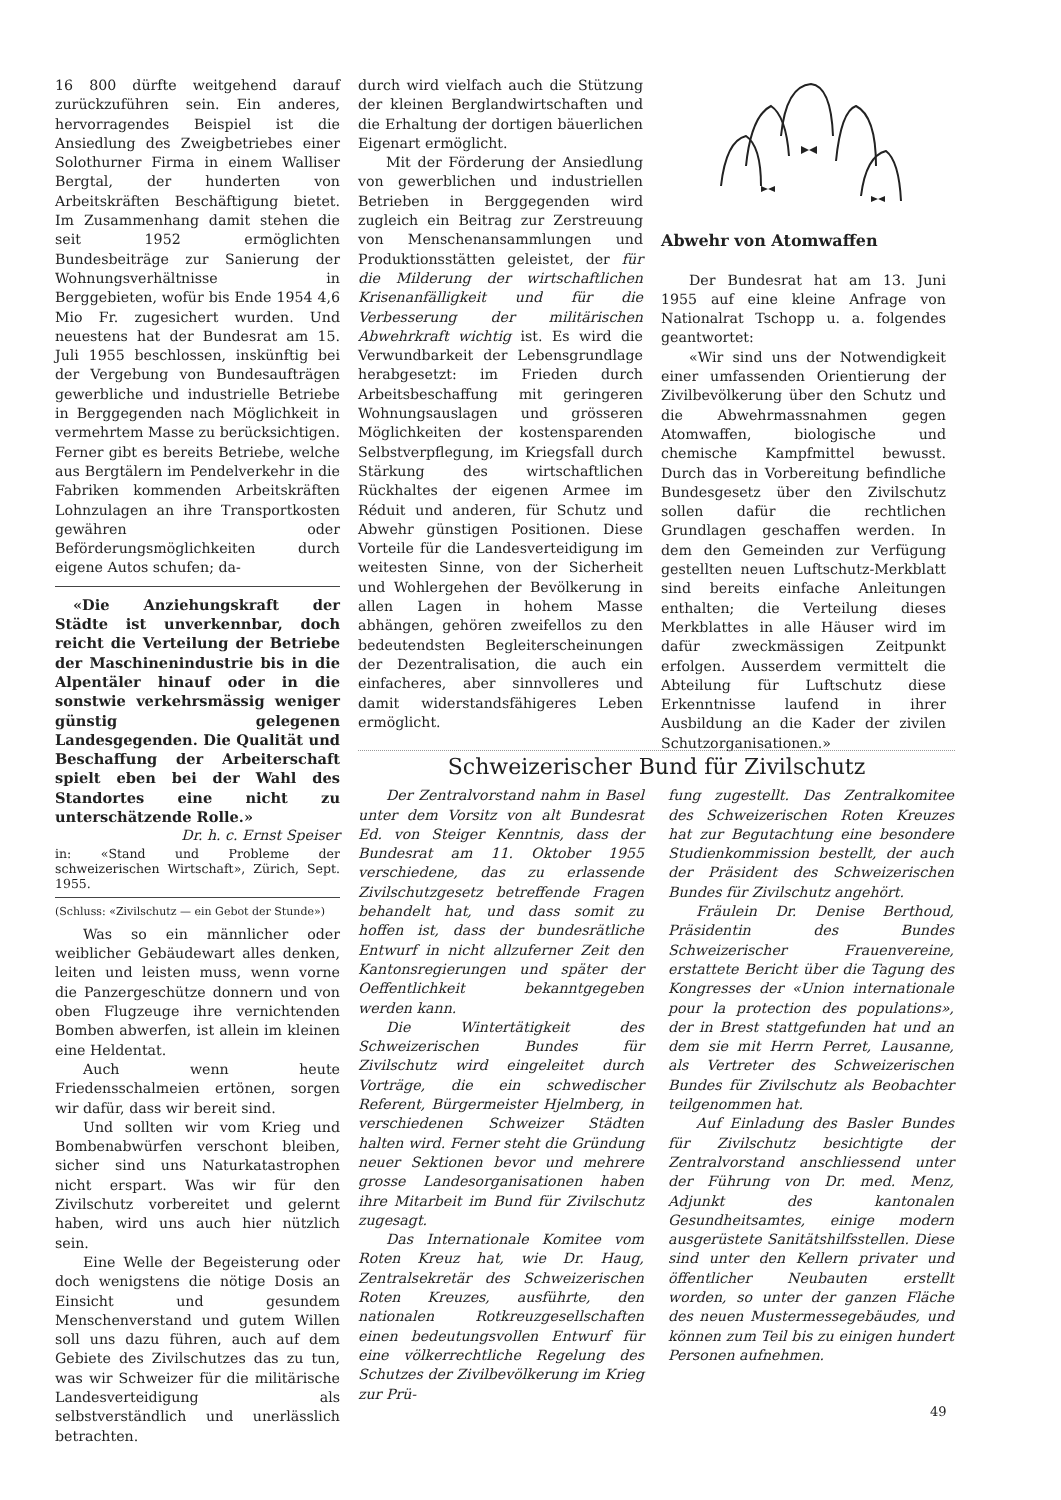16 800 dürfte weitgehend darauf zurückzuführen sein. Ein anderes, hervorragendes Beispiel ist die Ansiedlung des Zweigbetriebes einer Solothurner Firma in einem Walliser Bergtal, der hunderten von Arbeitskräften Beschäftigung bietet. Im Zusammenhang damit stehen die seit 1952 ermöglichten Bundesbeiträge zur Sanierung der Wohnungsverhältnisse in Berggebieten, wofür bis Ende 1954 4,6 Mio Fr. zugesichert wurden. Und neuestens hat der Bundesrat am 15. Juli 1955 beschlossen, inskünftig bei der Vergebung von Bundesaufträgen gewerbliche und industrielle Betriebe in Berggegenden nach Möglichkeit in vermehrtem Masse zu berücksichtigen. Ferner gibt es bereits Betriebe, welche aus Bergtälern im Pendelverkehr in die Fabriken kommenden Arbeitskräften Lohnzulagen an ihre Transportkosten gewähren oder Beförderungsmöglichkeiten durch eigene Autos schufen; da-
«Die Anziehungskraft der Städte ist unverkennbar, doch reicht die Verteilung der Betriebe der Maschinenindustrie bis in die Alpentäler hinauf oder in die sonstwie verkehrsmässig weniger günstig gelegenen Landesgegenden. Die Qualität und Beschaffung der Arbeiterschaft spielt eben bei der Wahl des Standortes eine nicht zu unterschätzende Rolle.»
Dr. h. c. Ernst Speiser
in: «Stand und Probleme der schweizerischen Wirtschaft», Zürich, Sept. 1955.
(Schluss: «Zivilschutz — ein Gebot der Stunde»)
Was so ein männlicher oder weiblicher Gebäudewart alles denken, leiten und leisten muss, wenn vorne die Panzergeschütze donnern und von oben Flugzeuge ihre vernichtenden Bomben abwerfen, ist allein im kleinen eine Heldentat.
Auch wenn heute Friedensschalmeien ertönen, sorgen wir dafür, dass wir bereit sind.
Und sollten wir vom Krieg und Bombenabwürfen verschont bleiben, sicher sind uns Naturkatastrophen nicht erspart. Was wir für den Zivilschutz vorbereitet und gelernt haben, wird uns auch hier nützlich sein.
Eine Welle der Begeisterung oder doch wenigstens die nötige Dosis an Einsicht und gesundem Menschenverstand und gutem Willen soll uns dazu führen, auch auf dem Gebiete des Zivilschutzes das zu tun, was wir Schweizer für die militärische Landesverteidigung als selbstverständlich und unerlässlich betrachten.
durch wird vielfach auch die Stützung der kleinen Berglandwirtschaften und die Erhaltung der dortigen bäuerlichen Eigenart ermöglicht.
Mit der Förderung der Ansiedlung von gewerblichen und industriellen Betrieben in Berggegenden wird zugleich ein Beitrag zur Zerstreuung von Menschenansammlungen und Produktionsstätten geleistet, der für die Milderung der wirtschaftlichen Krisenanfälligkeit und für die Verbesserung der militärischen Abwehrkraft wichtig ist. Es wird die Verwundbarkeit der Lebensgrundlage herabgesetzt: im Frieden durch Arbeitsbeschaffung mit geringeren Wohnungsauslagen und grösseren Möglichkeiten der kostensparenden Selbstverpflegung, im Kriegsfall durch Stärkung des wirtschaftlichen Rückhaltes der eigenen Armee im Réduit und anderen, für Schutz und Abwehr günstigen Positionen. Diese Vorteile für die Landesverteidigung im weitesten Sinne, von der Sicherheit und Wohlergehen der Bevölkerung in allen Lagen in hohem Masse abhängen, gehören zweifellos zu den bedeutendsten Begleiterscheinungen der Dezentralisation, die auch ein einfacheres, aber sinnvolleres und damit widerstandsfähigeres Leben ermöglicht.
Abwehr von Atomwaffen
Der Bundesrat hat am 13. Juni 1955 auf eine kleine Anfrage von Nationalrat Tschopp u. a. folgendes geantwortet:
«Wir sind uns der Notwendigkeit einer umfassenden Orientierung der Zivilbevölkerung über den Schutz und die Abwehrmassnahmen gegen Atomwaffen, biologische und chemische Kampfmittel bewusst. Durch das in Vorbereitung befindliche Bundesgesetz über den Zivilschutz sollen dafür die rechtlichen Grundlagen geschaffen werden. In dem den Gemeinden zur Verfügung gestellten neuen Luftschutz-Merkblatt sind bereits einfache Anleitungen enthalten; die Verteilung dieses Merkblattes in alle Häuser wird im dafür zweckmässigen Zeitpunkt erfolgen. Ausserdem vermittelt die Abteilung für Luftschutz diese Erkenntnisse laufend in ihrer Ausbildung an die Kader der zivilen Schutzorganisationen.»
Schweizerischer Bund für Zivilschutz
Der Zentralvorstand nahm in Basel unter dem Vorsitz von alt Bundesrat Ed. von Steiger Kenntnis, dass der Bundesrat am 11. Oktober 1955 verschiedene, das zu erlassende Zivilschutzgesetz betreffende Fragen behandelt hat, und dass somit zu hoffen ist, dass der bundesrätliche Entwurf in nicht allzuferner Zeit den Kantonsregierungen und später der Oeffentlichkeit bekanntgegeben werden kann.
Die Wintertätigkeit des Schweizerischen Bundes für Zivilschutz wird eingeleitet durch Vorträge, die ein schwedischer Referent, Bürgermeister Hjelmberg, in verschiedenen Schweizer Städten halten wird. Ferner steht die Gründung neuer Sektionen bevor und mehrere grosse Landesorganisationen haben ihre Mitarbeit im Bund für Zivilschutz zugesagt.
Das Internationale Komitee vom Roten Kreuz hat, wie Dr. Haug, Zentralsekretär des Schweizerischen Roten Kreuzes, ausführte, den nationalen Rotkreuzgesellschaften einen bedeutungsvollen Entwurf für eine völkerrechtliche Regelung des Schutzes der Zivilbevölkerung im Krieg zur Prü-
fung zugestellt. Das Zentralkomitee des Schweizerischen Roten Kreuzes hat zur Begutachtung eine besondere Studienkommission bestellt, der auch der Präsident des Schweizerischen Bundes für Zivilschutz angehört.
Fräulein Dr. Denise Berthoud, Präsidentin des Bundes Schweizerischer Frauenvereine, erstattete Bericht über die Tagung des Kongresses der «Union internationale pour la protection des populations», der in Brest stattgefunden hat und an dem sie mit Herrn Perret, Lausanne, als Vertreter des Schweizerischen Bundes für Zivilschutz als Beobachter teilgenommen hat.
Auf Einladung des Basler Bundes für Zivilschutz besichtigte der Zentralvorstand anschliessend unter der Führung von Dr. med. Menz, Adjunkt des kantonalen Gesundheitsamtes, einige modern ausgerüstete Sanitätshilfsstellen. Diese sind unter den Kellern privater und öffentlicher Neubauten erstellt worden, so unter der ganzen Fläche des neuen Mustermessegebäudes, und können zum Teil bis zu einigen hundert Personen aufnehmen.
49